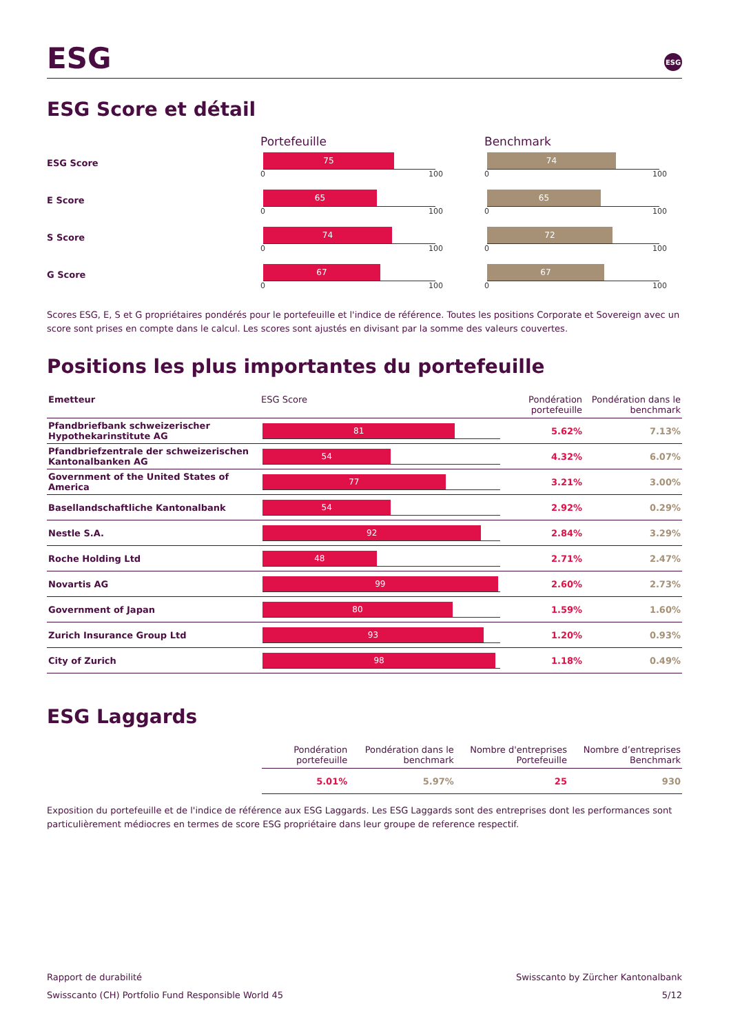ESG ESG
ESG Score et détail
Portefeuille
Benchmark
ESG Score
75
0 100
74
0 100
E Score
65
0 100
65
0 100
S Score
74
0 100
72
0 100
G Score
67
0 100
67
0 100
Scores ESG, E, S et G propriétaires pondérés pour le portefeuille et l'indice de référence. Toutes les positions Corporate et Sovereign avec un score sont prises en compte dans le calcul. Les scores sont ajustés en divisant par la somme des valeurs couvertes.
Positions les plus importantes du portefeuille
| Emetteur | ESG Score | Pondération portefeuille | Pondération dans le benchmark |
| --- | --- | --- | --- |
| Pfandbriefbank schweizerischer Hypothekarinstitute AG | 81 | 5.62% | 7.13% |
| Pfandbriefzentrale der schweizerischen Kantonalbanken AG | 54 | 4.32% | 6.07% |
| Government of the United States of America | 77 | 3.21% | 3.00% |
| Basellandschaftliche Kantonalbank | 54 | 2.92% | 0.29% |
| Nestle S.A. | 92 | 2.84% | 3.29% |
| Roche Holding Ltd | 48 | 2.71% | 2.47% |
| Novartis AG | 99 | 2.60% | 2.73% |
| Government of Japan | 80 | 1.59% | 1.60% |
| Zurich Insurance Group Ltd | 93 | 1.20% | 0.93% |
| City of Zurich | 98 | 1.18% | 0.49% |
ESG Laggards
| Pondération portefeuille | Pondération dans le benchmark | Nombre d'entreprises Portefeuille | Nombre d’entreprises Benchmark |
| --- | --- | --- | --- |
| 5.01% | 5.97% | 25 | 930 |
Exposition du portefeuille et de l'indice de référence aux ESG Laggards. Les ESG Laggards sont des entreprises dont les performances sont particulièrement médiocres en termes de score ESG propriétaire dans leur groupe de reference respectif.
Rapport de durabilité
Swisscanto (CH) Portfolio Fund Responsible World 45
Swisscanto by Zürcher Kantonalbank
5/12